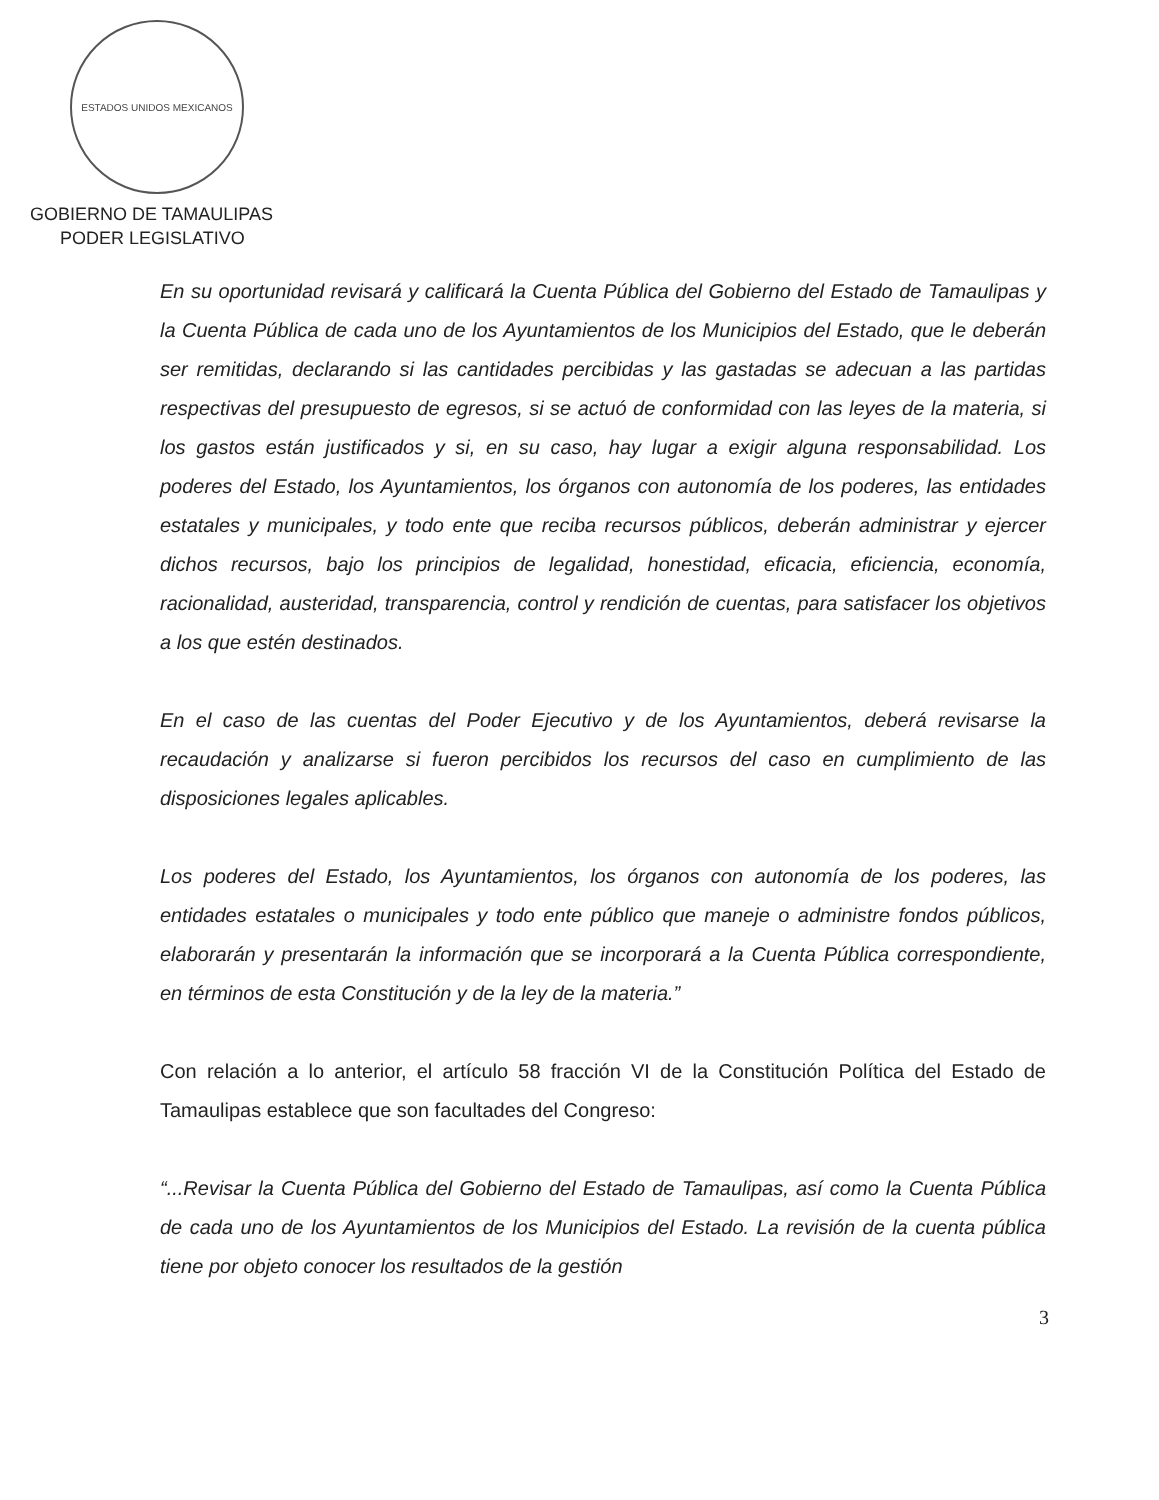ESTADOS UNIDOS MEXICANOS
GOBIERNO DE TAMAULIPAS
PODER LEGISLATIVO
En su oportunidad revisará y calificará la Cuenta Pública del Gobierno del Estado de Tamaulipas y la Cuenta Pública de cada uno de los Ayuntamientos de los Municipios del Estado, que le deberán ser remitidas, declarando si las cantidades percibidas y las gastadas se adecuan a las partidas respectivas del presupuesto de egresos, si se actuó de conformidad con las leyes de la materia, si los gastos están justificados y si, en su caso, hay lugar a exigir alguna responsabilidad. Los poderes del Estado, los Ayuntamientos, los órganos con autonomía de los poderes, las entidades estatales y municipales, y todo ente que reciba recursos públicos, deberán administrar y ejercer dichos recursos, bajo los principios de legalidad, honestidad, eficacia, eficiencia, economía, racionalidad, austeridad, transparencia, control y rendición de cuentas, para satisfacer los objetivos a los que estén destinados.
En el caso de las cuentas del Poder Ejecutivo y de los Ayuntamientos, deberá revisarse la recaudación y analizarse si fueron percibidos los recursos del caso en cumplimiento de las disposiciones legales aplicables.
Los poderes del Estado, los Ayuntamientos, los órganos con autonomía de los poderes, las entidades estatales o municipales y todo ente público que maneje o administre fondos públicos, elaborarán y presentarán la información que se incorporará a la Cuenta Pública correspondiente, en términos de esta Constitución y de la ley de la materia.”
Con relación a lo anterior, el artículo 58 fracción VI de la Constitución Política del Estado de Tamaulipas establece que son facultades del Congreso:
“...Revisar la Cuenta Pública del Gobierno del Estado de Tamaulipas, así como la Cuenta Pública de cada uno de los Ayuntamientos de los Municipios del Estado. La revisión de la cuenta pública tiene por objeto conocer los resultados de la gestión
3